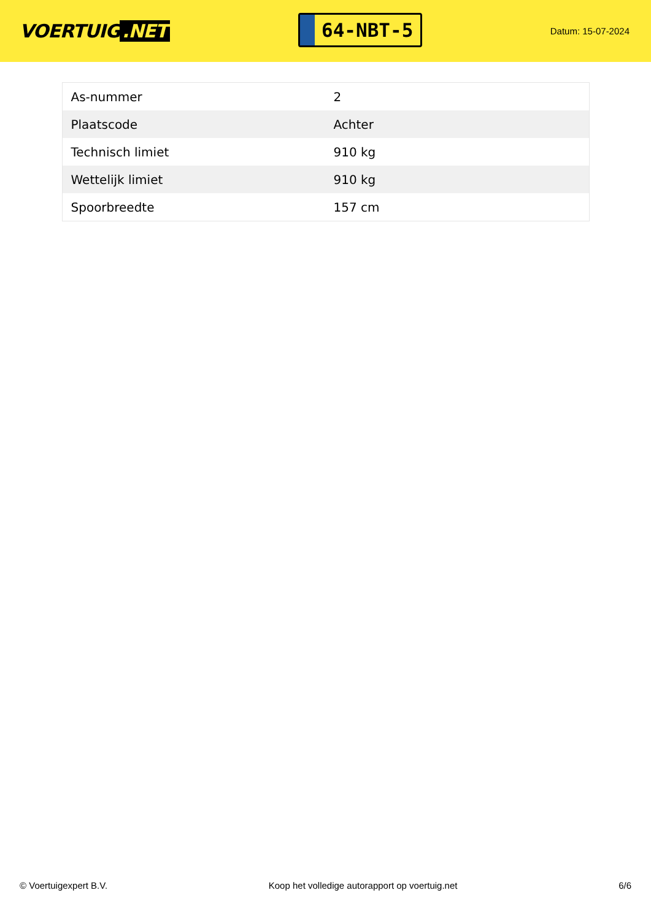VOERTUIG.NET
64-NBT-5
Datum: 15-07-2024
| As-nummer | 2 |
| Plaatscode | Achter |
| Technisch limiet | 910 kg |
| Wettelijk limiet | 910 kg |
| Spoorbreedte | 157 cm |
© Voertuigexpert B.V. Koop het volledige autorapport op voertuig.net 6/6